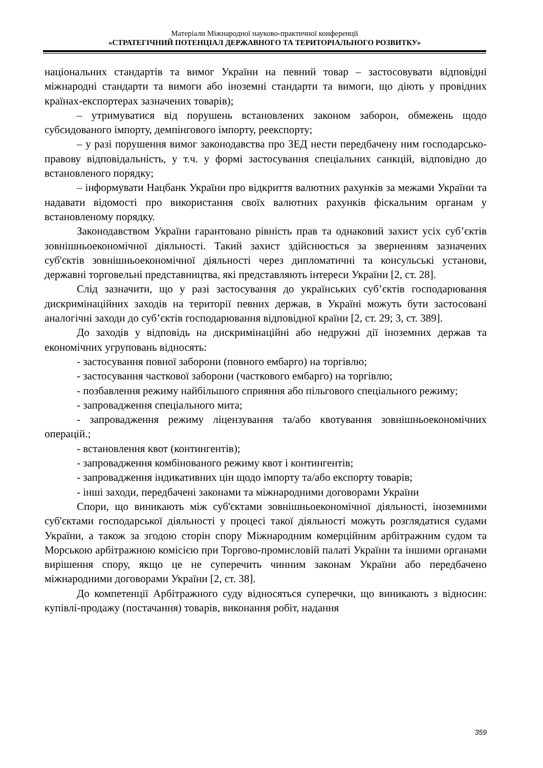Матеріали Міжнародної науково-практичної конференції
«СТРАТЕГІЧНИЙ ПОТЕНЦІАЛ ДЕРЖАВНОГО ТА ТЕРИТОРІАЛЬНОГО РОЗВИТКУ»
національних стандартів та вимог України на певний товар – застосовувати відповідні міжнародні стандарти та вимоги або іноземні стандарти та вимоги, що діють у провідних країнах-експортерах зазначених товарів);
– утримуватися від порушень встановлених законом заборон, обмежень щодо субсидованого імпорту, демпінгового імпорту, реекспорту;
– у разі порушення вимог законодавства про ЗЕД нести передбачену ним господарсько-правову відповідальність, у т.ч. у формі застосування спеціальних санкцій, відповідно до встановленого порядку;
– інформувати Нацбанк України про відкриття валютних рахунків за межами України та надавати відомості про використання своїх валютних рахунків фіскальним органам у встановленому порядку.
Законодавством України гарантовано рівність прав та однаковий захист усіх суб’єктів зовнішньоекономічної діяльності. Такий захист здійснюється за зверненням зазначених суб'єктів зовнішньоекономічної діяльності через дипломатичні та консульські установи, державні торговельні представництва, які представляють інтереси України [2, ст. 28].
Слід зазначити, що у разі застосування до українських суб’єктів господарювання дискримінаційних заходів на території певних держав, в Україні можуть бути застосовані аналогічні заходи до суб’єктів господарювання відповідної країни [2, ст. 29; 3, ст. 389].
До заходів у відповідь на дискримінаційні або недружні дії іноземних держав та економічних угруповань відносять:
- застосування повної заборони (повного ембарго) на торгівлю;
- застосування часткової заборони (часткового ембарго) на торгівлю;
- позбавлення режиму найбільшого сприяння або пільгового спеціального режиму;
- запровадження спеціального мита;
- запровадження режиму ліцензування та/або квотування зовнішньоекономічних операцій.;
- встановлення квот (контингентів);
- запровадження комбінованого режиму квот і контингентів;
- запровадження індикативних цін щодо імпорту та/або експорту товарів;
- інші заходи, передбачені законами та міжнародними договорами України
Спори, що виникають між суб'єктами зовнішньоекономічної діяльності, іноземними суб'єктами господарської діяльності у процесі такої діяльності можуть розглядатися судами України, а також за згодою сторін спору Міжнародним комерційним арбітражним судом та Морською арбітражною комісією при Торгово-промисловій палаті України та іншими органами вирішення спору, якщо це не суперечить чинним законам України або передбачено міжнародними договорами України [2, ст. 38].
До компетенції Арбітражного суду відносяться суперечки, що виникають з відносин: купівлі-продажу (постачання) товарів, виконання робіт, надання
359